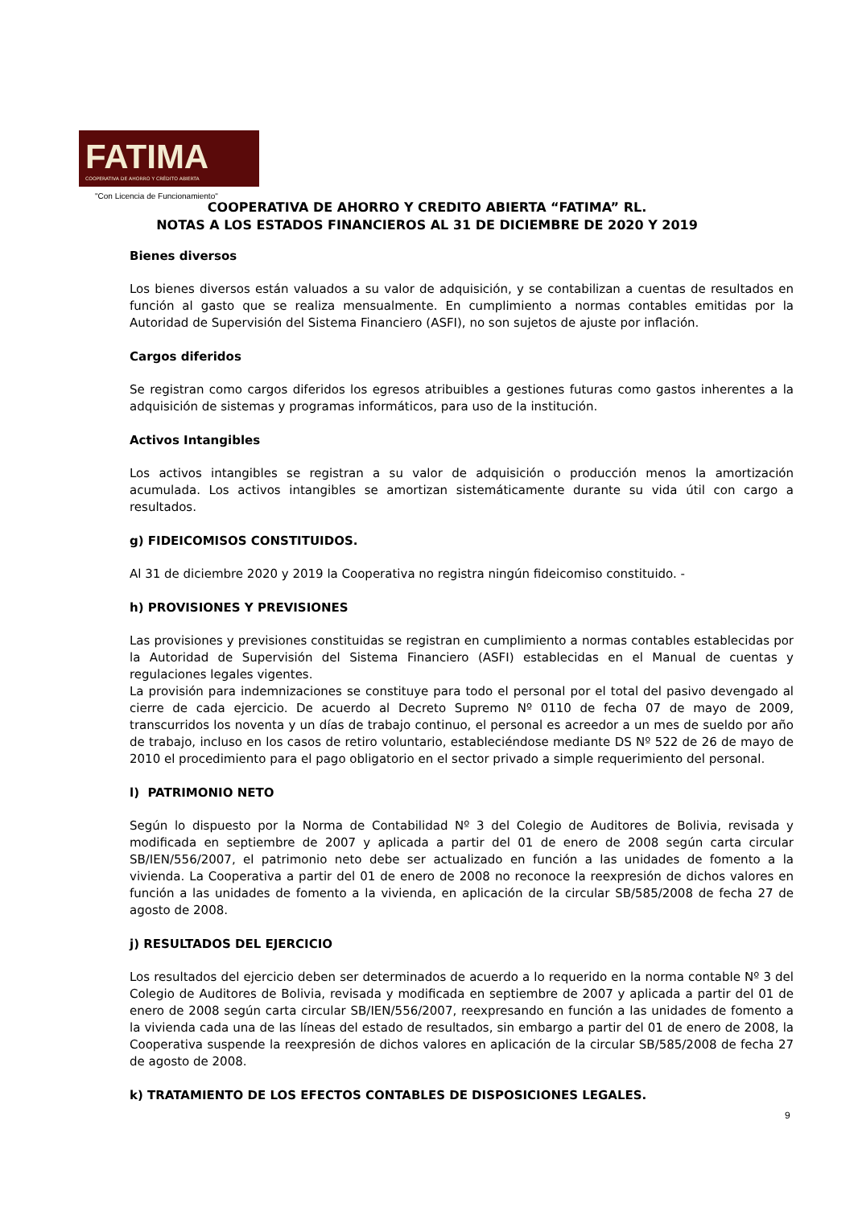FATIMA
COOPERATIVA DE AHORRO Y CRÉDITO ABIERTA
"Con Licencia de Funcionamiento"
COOPERATIVA DE AHORRO Y CREDITO ABIERTA “FATIMA” RL.
NOTAS A LOS ESTADOS FINANCIEROS AL 31 DE DICIEMBRE DE 2020 Y 2019
Bienes diversos
Los bienes diversos están valuados a su valor de adquisición, y se contabilizan a cuentas de resultados en función al gasto que se realiza mensualmente. En cumplimiento a normas contables emitidas por la Autoridad de Supervisión del Sistema Financiero (ASFI), no son sujetos de ajuste por inflación.
Cargos diferidos
Se registran como cargos diferidos los egresos atribuibles a gestiones futuras como gastos inherentes a la adquisición de sistemas y programas informáticos, para uso de la institución.
Activos Intangibles
Los activos intangibles se registran a su valor de adquisición o producción menos la amortización acumulada. Los activos intangibles se amortizan sistemáticamente durante su vida útil con cargo a resultados.
g) FIDEICOMISOS CONSTITUIDOS.
Al 31 de diciembre 2020 y 2019 la Cooperativa no registra ningún fideicomiso constituido. -
h) PROVISIONES Y PREVISIONES
Las provisiones y previsiones constituidas se registran en cumplimiento a normas contables establecidas por la Autoridad de Supervisión del Sistema Financiero (ASFI) establecidas en el Manual de cuentas y regulaciones legales vigentes.
La provisión para indemnizaciones se constituye para todo el personal por el total del pasivo devengado al cierre de cada ejercicio. De acuerdo al Decreto Supremo Nº 0110 de fecha 07 de mayo de 2009, transcurridos los noventa y un días de trabajo continuo, el personal es acreedor a un mes de sueldo por año de trabajo, incluso en los casos de retiro voluntario, estableciéndose mediante DS Nº 522 de 26 de mayo de 2010 el procedimiento para el pago obligatorio en el sector privado a simple requerimiento del personal.
l) PATRIMONIO NETO
Según lo dispuesto por la Norma de Contabilidad Nº 3 del Colegio de Auditores de Bolivia, revisada y modificada en septiembre de 2007 y aplicada a partir del 01 de enero de 2008 según carta circular SB/IEN/556/2007, el patrimonio neto debe ser actualizado en función a las unidades de fomento a la vivienda. La Cooperativa a partir del 01 de enero de 2008 no reconoce la reexpresión de dichos valores en función a las unidades de fomento a la vivienda, en aplicación de la circular SB/585/2008 de fecha 27 de agosto de 2008.
j) RESULTADOS DEL EJERCICIO
Los resultados del ejercicio deben ser determinados de acuerdo a lo requerido en la norma contable Nº 3 del Colegio de Auditores de Bolivia, revisada y modificada en septiembre de 2007 y aplicada a partir del 01 de enero de 2008 según carta circular SB/IEN/556/2007, reexpresando en función a las unidades de fomento a la vivienda cada una de las líneas del estado de resultados, sin embargo a partir del 01 de enero de 2008, la Cooperativa suspende la reexpresión de dichos valores en aplicación de la circular SB/585/2008 de fecha 27 de agosto de 2008.
k) TRATAMIENTO DE LOS EFECTOS CONTABLES DE DISPOSICIONES LEGALES.
9